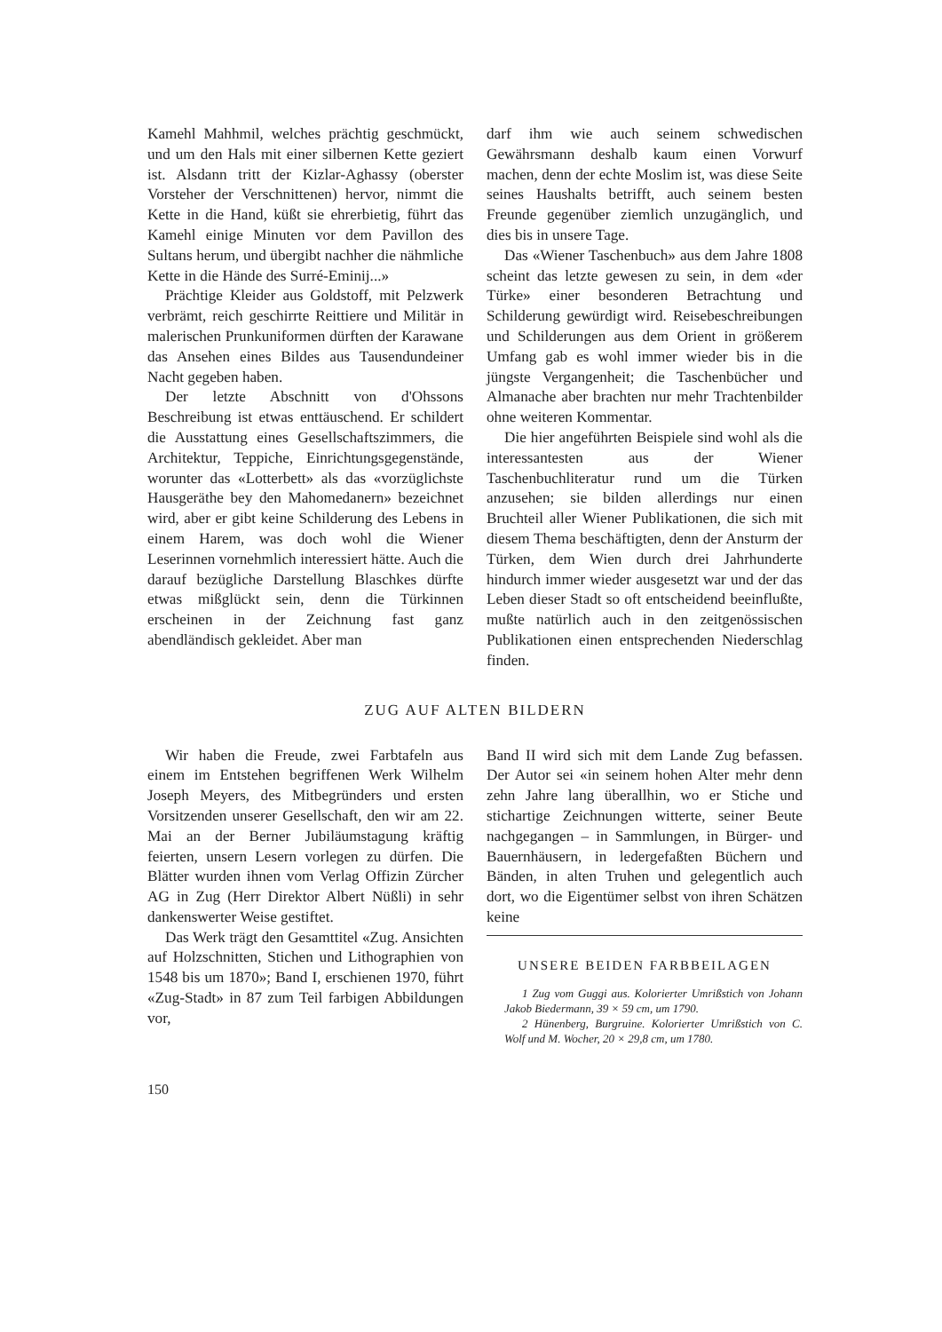Kamehl Mahhmil, welches prächtig geschmückt, und um den Hals mit einer silbernen Kette geziert ist. Alsdann tritt der Kizlar-Aghassy (oberster Vorsteher der Verschnittenen) hervor, nimmt die Kette in die Hand, küßt sie ehrerbietig, führt das Kamehl einige Minuten vor dem Pavillon des Sultans herum, und übergibt nachher die nähmliche Kette in die Hände des Surré-Eminij...»
Prächtige Kleider aus Goldstoff, mit Pelzwerk verbrämt, reich geschirrte Reittiere und Militär in malerischen Prunkuniformen dürften der Karawane das Ansehen eines Bildes aus Tausendundeiner Nacht gegeben haben.
Der letzte Abschnitt von d'Ohssons Beschreibung ist etwas enttäuschend. Er schildert die Ausstattung eines Gesellschaftszimmers, die Architektur, Teppiche, Einrichtungsgegenstände, worunter das «Lotterbett» als das «vorzüglichste Hausgeräthe bey den Mahomedanern» bezeichnet wird, aber er gibt keine Schilderung des Lebens in einem Harem, was doch wohl die Wiener Leserinnen vornehmlich interessiert hätte. Auch die darauf bezügliche Darstellung Blaschkes dürfte etwas mißglückt sein, denn die Türkinnen erscheinen in der Zeichnung fast ganz abendländisch gekleidet. Aber man
darf ihm wie auch seinem schwedischen Gewährsmann deshalb kaum einen Vorwurf machen, denn der echte Moslim ist, was diese Seite seines Haushalts betrifft, auch seinem besten Freunde gegenüber ziemlich unzugänglich, und dies bis in unsere Tage.
Das «Wiener Taschenbuch» aus dem Jahre 1808 scheint das letzte gewesen zu sein, in dem «der Türke» einer besonderen Betrachtung und Schilderung gewürdigt wird. Reisebeschreibungen und Schilderungen aus dem Orient in größerem Umfang gab es wohl immer wieder bis in die jüngste Vergangenheit; die Taschenbücher und Almanache aber brachten nur mehr Trachtenbilder ohne weiteren Kommentar.
Die hier angeführten Beispiele sind wohl als die interessantesten aus der Wiener Taschenbuchliteratur rund um die Türken anzusehen; sie bilden allerdings nur einen Bruchteil aller Wiener Publikationen, die sich mit diesem Thema beschäftigten, denn der Ansturm der Türken, dem Wien durch drei Jahrhunderte hindurch immer wieder ausgesetzt war und der das Leben dieser Stadt so oft entscheidend beeinflußte, mußte natürlich auch in den zeitgenössischen Publikationen einen entsprechenden Niederschlag finden.
ZUG AUF ALTEN BILDERN
Wir haben die Freude, zwei Farbtafeln aus einem im Entstehen begriffenen Werk Wilhelm Joseph Meyers, des Mitbegründers und ersten Vorsitzenden unserer Gesellschaft, den wir am 22. Mai an der Berner Jubiläumstagung kräftig feierten, unsern Lesern vorlegen zu dürfen. Die Blätter wurden ihnen vom Verlag Offizin Zürcher AG in Zug (Herr Direktor Albert Nüßli) in sehr dankenswerter Weise gestiftet.
Das Werk trägt den Gesamttitel «Zug. Ansichten auf Holzschnitten, Stichen und Lithographien von 1548 bis um 1870»; Band I, erschienen 1970, führt «Zug-Stadt» in 87 zum Teil farbigen Abbildungen vor,
Band II wird sich mit dem Lande Zug befassen. Der Autor sei «in seinem hohen Alter mehr denn zehn Jahre lang überallhin, wo er Stiche und stichartige Zeichnungen witterte, seiner Beute nachgegangen – in Sammlungen, in Bürger- und Bauernhäusern, in ledergefaßten Büchern und Bänden, in alten Truhen und gelegentlich auch dort, wo die Eigentümer selbst von ihren Schätzen keine
UNSERE BEIDEN FARBBEILAGEN
1 Zug vom Guggi aus. Kolorierter Umrißstich von Johann Jakob Biedermann, 39 × 59 cm, um 1790.
2 Hünenberg, Burgruine. Kolorierter Umrißstich von C. Wolf und M. Wocher, 20 × 29,8 cm, um 1780.
150